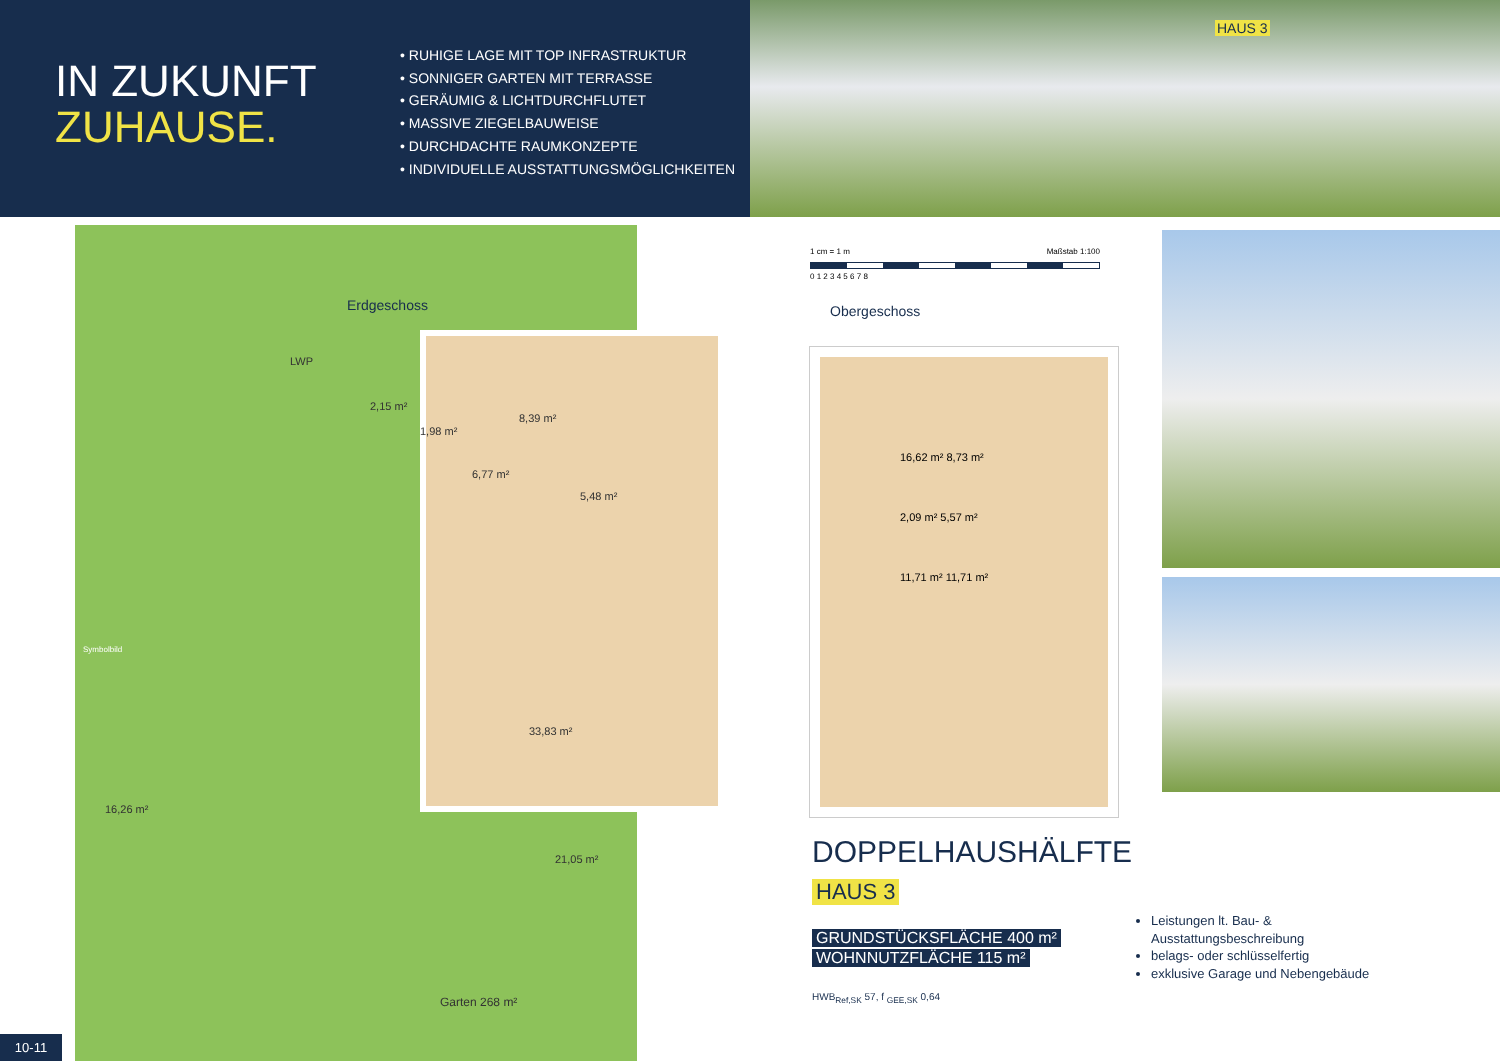IN ZUKUNFT
ZUHAUSE.
• RUHIGE LAGE MIT TOP INFRASTRUKTUR
• SONNIGER GARTEN MIT TERRASSE
• GERÄUMIG & LICHTDURCHFLUTET
• MASSIVE ZIEGELBAUWEISE
• DURCHDACHTE RAUMKONZEPTE
• INDIVIDUELLE AUSSTATTUNGSMÖGLICHKEITEN
HAUS 3
Erdgeschoss
LWP
2,15 m²
1,98 m²
8,39 m²
6,77 m²
5,48 m²
33,83 m²
16,26 m²
21,05 m²
Garten 268 m²
Symbolbild
1 cm = 1 m Maßstab 1:100
0 1 2 3 4 5 6 7 8
Obergeschoss
16,62 m² 8,73 m²
2,09 m² 5,57 m²
11,71 m² 11,71 m²
DOPPELHAUSHÄLFTE
HAUS 3
GRUNDSTÜCKSFLÄCHE 400 m²
WOHNNUTZFLÄCHE 115 m²
HWB<sub>Ref,SK</sub> 57, f <sub>GEE,SK</sub> 0,64
Leistungen lt. Bau- &
Ausstattungsbeschreibung
belags- oder schlüsselfertig
exklusive Garage und Nebengebäude
10-11